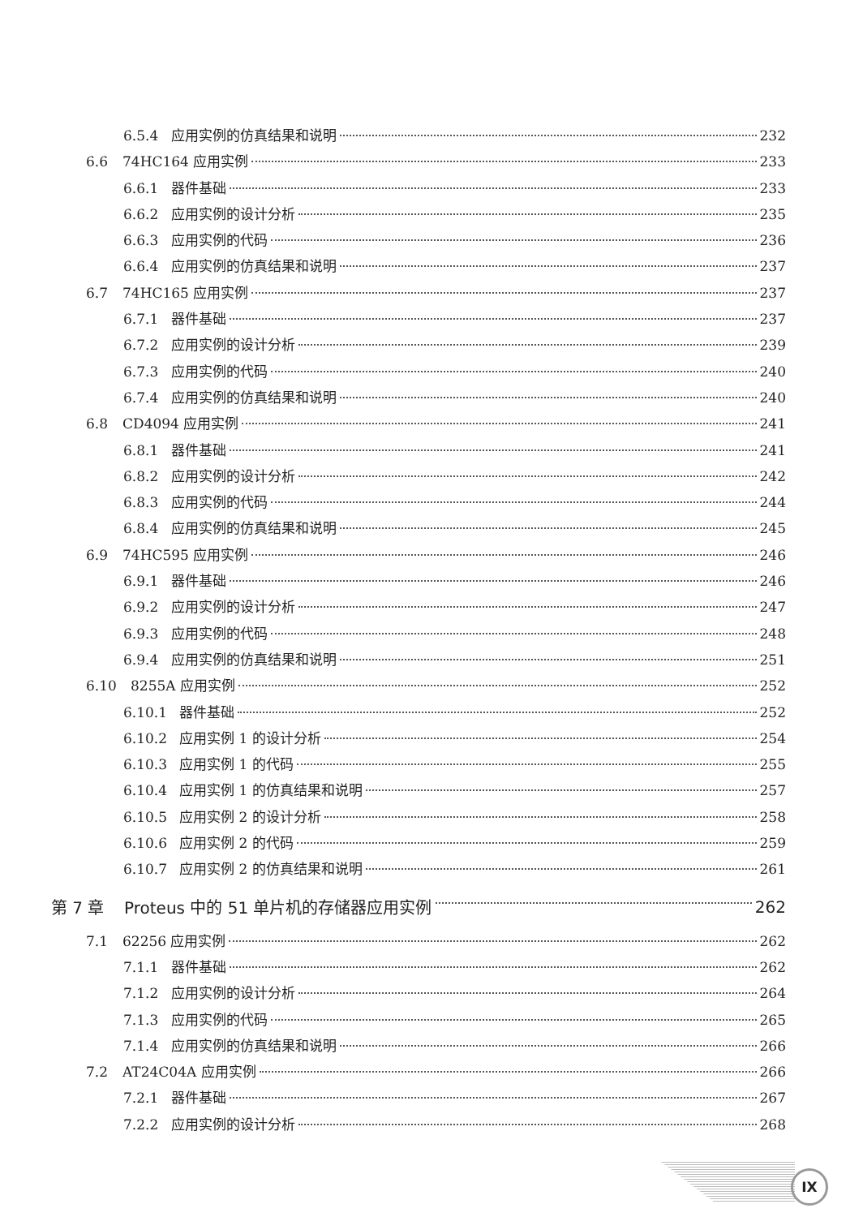6.5.4 应用实例的仿真结果和说明 232
6.6 74HC164 应用实例 233
6.6.1 器件基础 233
6.6.2 应用实例的设计分析 235
6.6.3 应用实例的代码 236
6.6.4 应用实例的仿真结果和说明 237
6.7 74HC165 应用实例 237
6.7.1 器件基础 237
6.7.2 应用实例的设计分析 239
6.7.3 应用实例的代码 240
6.7.4 应用实例的仿真结果和说明 240
6.8 CD4094 应用实例 241
6.8.1 器件基础 241
6.8.2 应用实例的设计分析 242
6.8.3 应用实例的代码 244
6.8.4 应用实例的仿真结果和说明 245
6.9 74HC595 应用实例 246
6.9.1 器件基础 246
6.9.2 应用实例的设计分析 247
6.9.3 应用实例的代码 248
6.9.4 应用实例的仿真结果和说明 251
6.10 8255A 应用实例 252
6.10.1 器件基础 252
6.10.2 应用实例 1 的设计分析 254
6.10.3 应用实例 1 的代码 255
6.10.4 应用实例 1 的仿真结果和说明 257
6.10.5 应用实例 2 的设计分析 258
6.10.6 应用实例 2 的代码 259
6.10.7 应用实例 2 的仿真结果和说明 261
第 7 章 Proteus 中的 51 单片机的存储器应用实例 262
7.1 62256 应用实例 262
7.1.1 器件基础 262
7.1.2 应用实例的设计分析 264
7.1.3 应用实例的代码 265
7.1.4 应用实例的仿真结果和说明 266
7.2 AT24C04A 应用实例 266
7.2.1 器件基础 267
7.2.2 应用实例的设计分析 268
IX